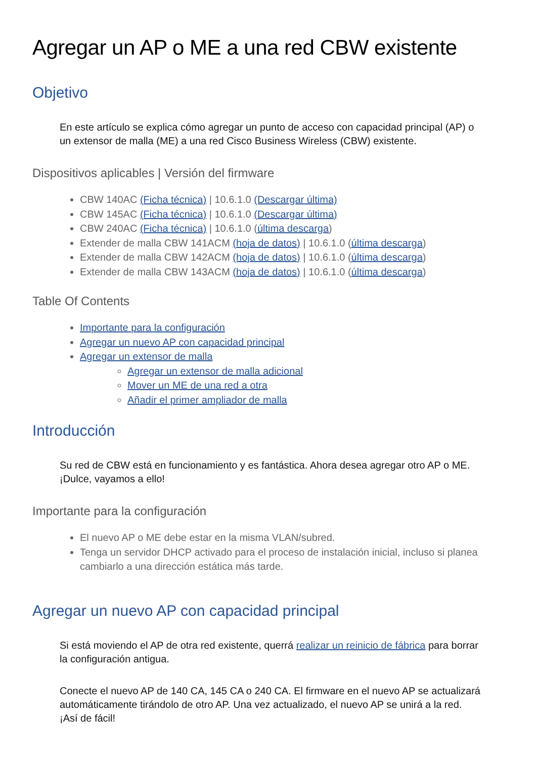Agregar un AP o ME a una red CBW existente
Objetivo
En este artículo se explica cómo agregar un punto de acceso con capacidad principal (AP) o un extensor de malla (ME) a una red Cisco Business Wireless (CBW) existente.
Dispositivos aplicables | Versión del firmware
CBW 140AC (Ficha técnica) | 10.6.1.0 (Descargar última)
CBW 145AC (Ficha técnica) | 10.6.1.0 (Descargar última)
CBW 240AC (Ficha técnica) | 10.6.1.0 (última descarga)
Extender de malla CBW 141ACM (hoja de datos) | 10.6.1.0 (última descarga)
Extender de malla CBW 142ACM (hoja de datos) | 10.6.1.0 (última descarga)
Extender de malla CBW 143ACM (hoja de datos) | 10.6.1.0 (última descarga)
Table Of Contents
Importante para la configuración
Agregar un nuevo AP con capacidad principal
Agregar un extensor de malla
Agregar un extensor de malla adicional
Mover un ME de una red a otra
Añadir el primer ampliador de malla
Introducción
Su red de CBW está en funcionamiento y es fantástica. Ahora desea agregar otro AP o ME. ¡Dulce, vayamos a ello!
Importante para la configuración
El nuevo AP o ME debe estar en la misma VLAN/subred.
Tenga un servidor DHCP activado para el proceso de instalación inicial, incluso si planea cambiarlo a una dirección estática más tarde.
Agregar un nuevo AP con capacidad principal
Si está moviendo el AP de otra red existente, querrá realizar un reinicio de fábrica para borrar la configuración antigua.
Conecte el nuevo AP de 140 CA, 145 CA o 240 CA. El firmware en el nuevo AP se actualizará automáticamente tirándolo de otro AP. Una vez actualizado, el nuevo AP se unirá a la red. ¡Así de fácil!